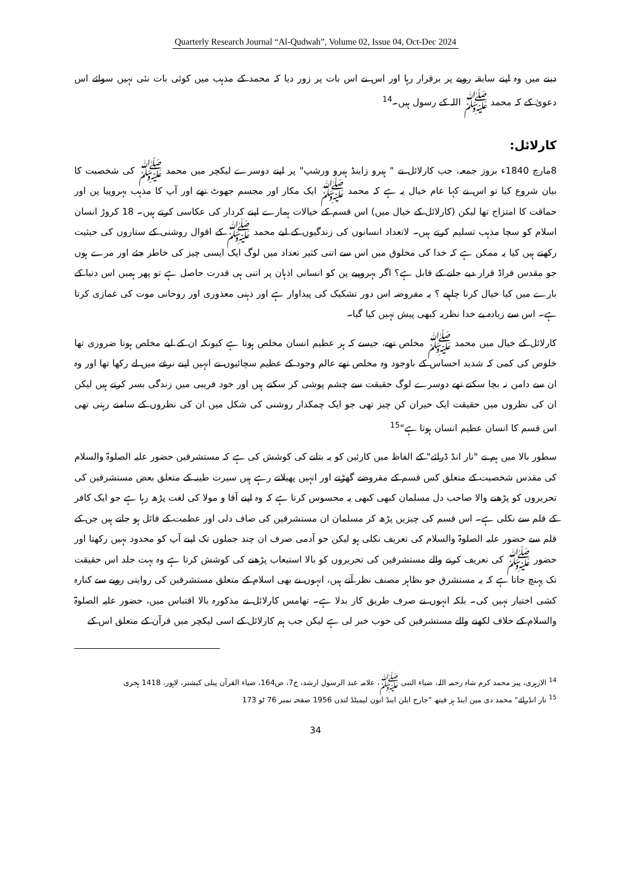Quarterly Research Journal “Al-Qudwah”, Volume 02, Issue 04, Oct-Dec 2024
دینے میں وہ اپنے سابقہ رویے پر برقرار رہا اور اس نے اس بات پر زور دیا کہ محمد کے مذہب میں کوئی بات نئی نہیں سوائے اس دعویٰ کے کہ محمد ﷺ اللہ کے رسول ہیں۔<sup>14</sup>
کارلائل:
8مارچ 1840ء بروز جمعہ، جب کارلائل نے " ہیرو زاینڈ ہیرو ورشپ" پر اپنے دوسرے لیکچر میں محمد ﷺ کی شخصیت کا بیان شروع کیا تو اس نے کہا عام خیال یہ ہے کہ محمد ﷺ ایک مکار اور مجسم جھوٹ تھے اور آپ کا مذہب بہروپیا پن اور حماقت کا امتزاج تھا لیکن (کارلائل کے خیال میں) اس قسم کے خیالات ہمارے اپنے کردار کی عکاسی کرتے ہیں۔ 18 کروڑ انسان اسلام کو سچا مذہب تسلیم کرتے ہیں۔ لاتعداد انسانوں کی زندگیوں کے لیے محمد ﷺ کے اقوال روشنی کے ستاروں کی حیثیت رکھتے ہیں کیا یہ ممکن ہے کہ خدا کی مخلوق میں اس سے اتنی کثیر تعداد میں لوگ ایک ایسی چیز کی خاطر جئے اور مرے ہوں جو مقدس فراڈ قرار دیے جانے کے قابل ہے؟ اگر بہروپیے پن کو انسانی اذہان پر اتنی ہی قدرت حاصل ہے تو پھر ہمیں اس دنیا کے بارے میں کیا خیال کرنا چاہیے ؟ یہ مفروضہ اس دور تشکیک کی پیداوار ہے اور ذہنی معذوری اور روحانی موت کی غمازی کرتا ہے۔ اس سے زیادہ بے خدا نظریہ کبھی پیش نہیں کیا گیا۔
کارلائل کے خیال میں محمد ﷺ مخلص تھے، جیسے کہ ہر عظیم انسان مخلص ہوتا ہے کیونکہ ان کے لیے مخلص ہونا ضروری تھا خلوص کی کمی کہ شدید احساس کے باوجود وہ مخلص تھے عالم وجود کے عظیم سچائیوں نے انہیں اپنے نرغے میں لے رکھا تھا اور وہ ان سے دامن نہ بچا سکتے تھے دوسرے لوگ حقیقت سے چشم پوشی کر سکتے ہیں اور خود فریبی میں زندگی بسر کرتے ہیں لیکن ان کی نظروں میں حقیقت ایک حیران کن چیز تھی جو ایک چمکدار روشنی کی شکل میں ان کی نظروں کے سامنے رہتی تھی اس قسم کا انسان عظیم انسان ہوتا ہے"<sup>15</sup>
سطور بالا میں ہم نے "نار انڈ ڈرائے" کے الفاظ میں کارئین کو یہ بتانے کی کوشش کی ہے کہ مستشرقین حضور علیہ الصلوۃ والسلام کی مقدس شخصیت کے متعلق کس قسم کے مفروضے گھڑتے اور انہیں پھیلاتے رہے ہیں سیرت طیبہ کے متعلق بعض مستشرقین کی تحریروں کو پڑھنے والا صاحب دل مسلمان کبھی کبھی یہ محسوس کرتا ہے کہ وہ اپنے آقا و مولا کی لغت پڑھ رہا ہے جو ایک کافر کے قلم سے نکلی ہے۔ اس قسم کی چیزیں پڑھ کر مسلمان ان مستشرقین کی صاف دلی اور عظمت کے قائل ہو جاتے ہیں جن کے قلم سے حضور علیہ الصلوۃ والسلام کی تعریف نکلی ہو لیکن جو آدمی صرف ان چند جملوں تک اپنے آپ کو محدود نہیں رکھتا اور حضور ﷺ کی تعریف کرنے والے مستشرقین کی تحریروں کو بالا استیعاب پڑھنے کی کوشش کرتا ہے وہ بہت جلد اس حقیقت تک پہنچ جاتا ہے کہ یہ مستشرق جو بظاہر مصنف نظر آتے ہیں، انہوں نے بھی اسلام کے متعلق مستشرقین کی روایتی رویے سے کنارہ کشی اختیار نہیں کی۔ بلکہ انہوں نے صرف طریق کار بدلا ہے۔ تھامس کارلائل نے مذکورہ بالا اقتباس میں، حضور علیہ الصلوۃ والسلام کے خلاف لکھنے والے مستشرقین کی خوب خبر لی ہے لیکن جب ہم کارلائل کے اسی لیکچر میں قرآن کے متعلق اس کے
<sup>14</sup> الازہری، پیر محمد کرم شاہ رحمہ اللہ، ضیاء النبی ﷺ، علامہ عبد الرسول ارشد، ج7، ص164، ضیاء القرآن پبلی کیشنز، لاہور، 1418 ہجری
<sup>15</sup> نار انڈرائے" محمد دی مین اینڈ ہز فیتھ "جارج ایلن اینڈ انون لیمیٹڈ لندن 1956 صفحہ نمبر 76 ٹو 173
34